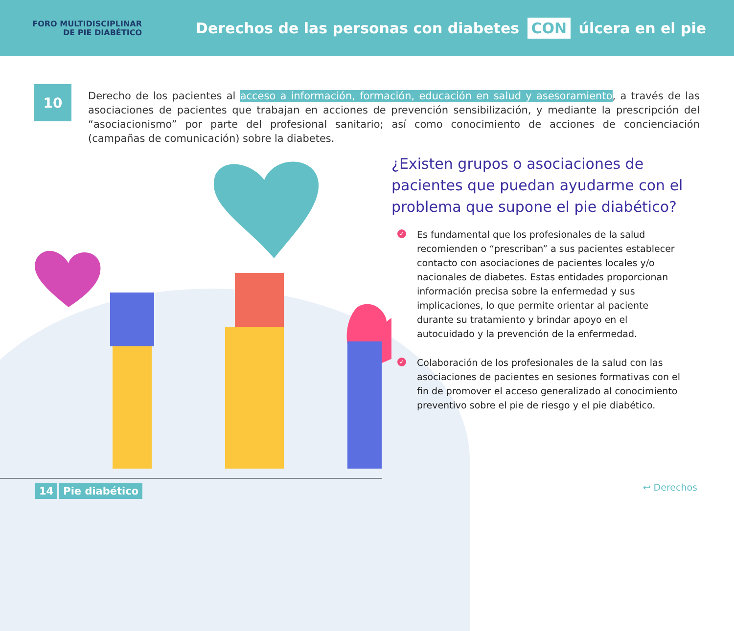FORO MULTIDISCIPLINAR
DE PIE DIABÉTICO
Derechos de las personas con diabetes CON úlcera en el pie
10
Derecho de los pacientes al acceso a información, formación, educación en salud y asesoramiento, a través de las asociaciones de pacientes que trabajan en acciones de prevención sensibilización, y mediante la prescripción del “asociacionismo” por parte del profesional sanitario; así como conocimiento de acciones de concienciación (campañas de comunicación) sobre la diabetes.
¿Existen grupos o asociaciones de pacientes que puedan ayudarme con el problema que supone el pie diabético?
✓ Es fundamental que los profesionales de la salud recomienden o “prescriban” a sus pacientes establecer contacto con asociaciones de pacientes locales y/o nacionales de diabetes. Estas entidades proporcionan información precisa sobre la enfermedad y sus implicaciones, lo que permite orientar al paciente durante su tratamiento y brindar apoyo en el autocuidado y la prevención de la enfermedad.
✓ Colaboración de los profesionales de la salud con las asociaciones de pacientes en sesiones formativas con el fin de promover el acceso generalizado al conocimiento preventivo sobre el pie de riesgo y el pie diabético.
14 Pie diabético ↩ Derechos